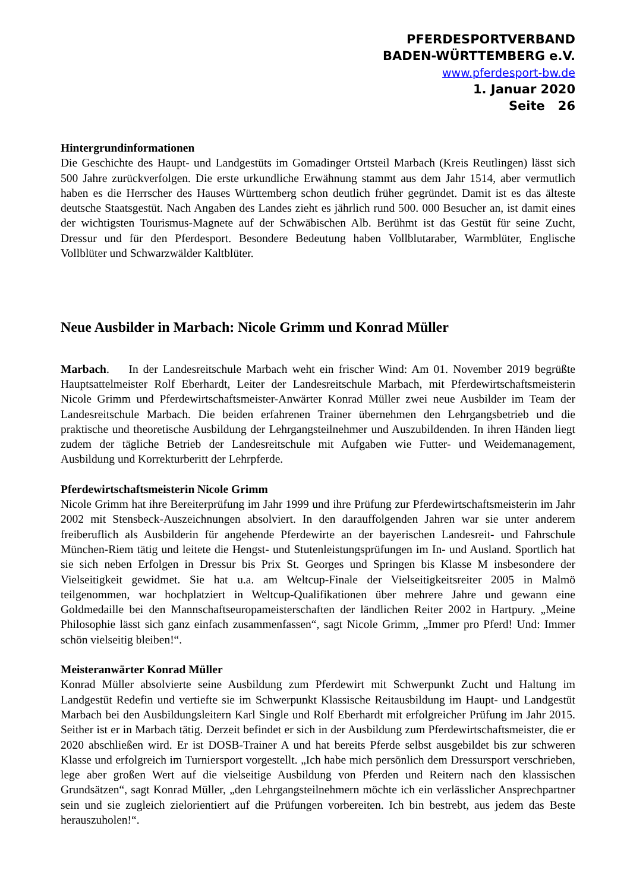PFERDESPORTVERBAND
BADEN-WÜRTTEMBERG e.V.
www.pferdesport-bw.de
1. Januar 2020
Seite 26
Hintergrundinformationen
Die Geschichte des Haupt- und Landgestüts im Gomadinger Ortsteil Marbach (Kreis Reutlingen) lässt sich 500 Jahre zurückverfolgen. Die erste urkundliche Erwähnung stammt aus dem Jahr 1514, aber vermutlich haben es die Herrscher des Hauses Württemberg schon deutlich früher gegründet. Damit ist es das älteste deutsche Staatsgestüt. Nach Angaben des Landes zieht es jährlich rund 500. 000 Besucher an, ist damit eines der wichtigsten Tourismus-Magnete auf der Schwäbischen Alb. Berühmt ist das Gestüt für seine Zucht, Dressur und für den Pferdesport. Besondere Bedeutung haben Vollblutaraber, Warmblüter, Englische Vollblüter und Schwarzwälder Kaltblüter.
Neue Ausbilder in Marbach: Nicole Grimm und Konrad Müller
Marbach. In der Landesreitschule Marbach weht ein frischer Wind: Am 01. November 2019 begrüßte Hauptsattelmeister Rolf Eberhardt, Leiter der Landesreitschule Marbach, mit Pferde­wirtschaftsmeisterin Nicole Grimm und Pferdewirtschaftsmeister-Anwärter Konrad Müller zwei neue Ausbilder im Team der Landesreitschule Marbach. Die beiden erfahrenen Trainer übernehmen den Lehrgangsbetrieb und die praktische und theoretische Ausbildung der Lehrgangsteilnehmer und Auszubildenden. In ihren Händen liegt zudem der tägliche Betrieb der Landesreitschule mit Aufgaben wie Futter- und Weidemanagement, Ausbildung und Korrekturberitt der Lehrpferde.
Pferdewirtschaftsmeisterin Nicole Grimm
Nicole Grimm hat ihre Bereiterprüfung im Jahr 1999 und ihre Prüfung zur Pferdewirtschafts­meisterin im Jahr 2002 mit Stensbeck-Auszeichnungen absolviert. In den darauffolgenden Jahren war sie unter anderem freiberuflich als Ausbilderin für angehende Pferdewirte an der bayerischen Landesreit- und Fahrschule München-Riem tätig und leitete die Hengst- und Stutenleistungsprüfungen im In- und Ausland. Sportlich hat sie sich neben Erfolgen in Dressur bis Prix St. Georges und Springen bis Klasse M insbesondere der Vielseitigkeit gewidmet. Sie hat u.a. am Weltcup-Finale der Vielseitigkeitsreiter 2005 in Malmö teilgenommen, war hochplatziert in Weltcup-Qualifikationen über mehrere Jahre und gewann eine Goldmedaille bei den Mannschaftseuropameisterschaften der ländlichen Reiter 2002 in Hartpury. „Meine Philosophie lässt sich ganz einfach zusammenfassen“, sagt Nicole Grimm, „Immer pro Pferd! Und: Immer schön vielseitig bleiben!“.
Meisteranwärter Konrad Müller
Konrad Müller absolvierte seine Ausbildung zum Pferdewirt mit Schwerpunkt Zucht und Haltung im Landgestüt Redefin und vertiefte sie im Schwerpunkt Klassische Reitausbildung im Haupt- und Landgestüt Marbach bei den Ausbildungsleitern Karl Single und Rolf Eberhardt mit erfolgreicher Prüfung im Jahr 2015. Seither ist er in Marbach tätig. Derzeit befindet er sich in der Ausbildung zum Pferdewirtschaftsmeister, die er 2020 abschließen wird. Er ist DOSB-Trainer A und hat bereits Pferde selbst ausgebildet bis zur schweren Klasse und erfolgreich im Turniersport vorgestellt. „Ich habe mich persönlich dem Dressursport verschrieben, lege aber großen Wert auf die vielseitige Ausbildung von Pferden und Reitern nach den klassischen Grundsätzen“, sagt Konrad Müller, „den Lehrgangsteilnehmern möchte ich ein verlässlicher Ansprechpartner sein und sie zugleich zielorientiert auf die Prüfungen vorbereiten. Ich bin bestrebt, aus jedem das Beste herauszuholen!“.